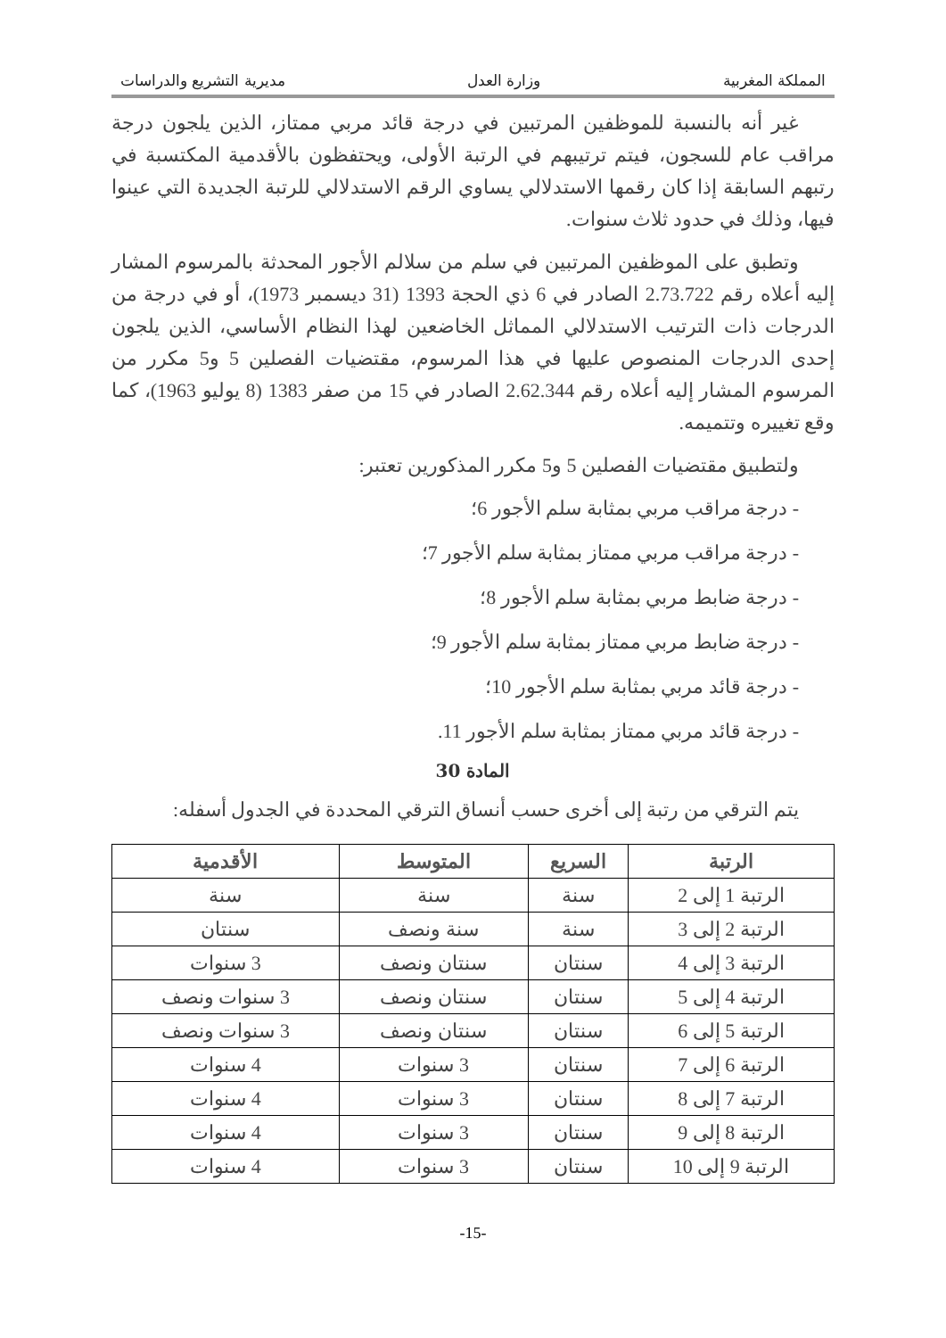المملكة المغربية وزارة العدل مديرية التشريع والدراسات
غير أنه بالنسبة للموظفين المرتبين في درجة قائد مربي ممتاز، الذين يلجون درجة مراقب عام للسجون، فيتم ترتيبهم في الرتبة الأولى، ويحتفظون بالأقدمية المكتسبة في رتبهم السابقة إذا كان رقمها الاستدلالي يساوي الرقم الاستدلالي للرتبة الجديدة التي عينوا فيها، وذلك في حدود ثلاث سنوات.
وتطبق على الموظفين المرتبين في سلم من سلالم الأجور المحدثة بالمرسوم المشار إليه أعلاه رقم 2.73.722 الصادر في 6 ذي الحجة 1393 (31 ديسمبر 1973)، أو في درجة من الدرجات ذات الترتيب الاستدلالي المماثل الخاضعين لهذا النظام الأساسي، الذين يلجون إحدى الدرجات المنصوص عليها في هذا المرسوم، مقتضيات الفصلين 5 و5 مكرر من المرسوم المشار إليه أعلاه رقم 2.62.344 الصادر في 15 من صفر 1383 (8 يوليو 1963)، كما وقع تغييره وتتميمه.
ولتطبيق مقتضيات الفصلين 5 و5 مكرر المذكورين تعتبر:
- درجة مراقب مربي بمثابة سلم الأجور 6؛
- درجة مراقب مربي ممتاز بمثابة سلم الأجور 7؛
- درجة ضابط مربي بمثابة سلم الأجور 8؛
- درجة ضابط مربي ممتاز بمثابة سلم الأجور 9؛
- درجة قائد مربي بمثابة سلم الأجور 10؛
- درجة قائد مربي ممتاز بمثابة سلم الأجور 11.
المادة 30
يتم الترقي من رتبة إلى أخرى حسب أنساق الترقي المحددة في الجدول أسفله:
| الرتبة | السريع | المتوسط | الأقدمية |
| --- | --- | --- | --- |
| الرتبة 1 إلى 2 | سنة | سنة | سنة |
| الرتبة 2 إلى 3 | سنة | سنة ونصف | سنتان |
| الرتبة 3 إلى 4 | سنتان | سنتان ونصف | 3 سنوات |
| الرتبة 4 إلى 5 | سنتان | سنتان ونصف | 3 سنوات ونصف |
| الرتبة 5 إلى 6 | سنتان | سنتان ونصف | 3 سنوات ونصف |
| الرتبة 6 إلى 7 | سنتان | 3 سنوات | 4 سنوات |
| الرتبة 7 إلى 8 | سنتان | 3 سنوات | 4 سنوات |
| الرتبة 8 إلى 9 | سنتان | 3 سنوات | 4 سنوات |
| الرتبة 9 إلى 10 | سنتان | 3 سنوات | 4 سنوات |
-15-